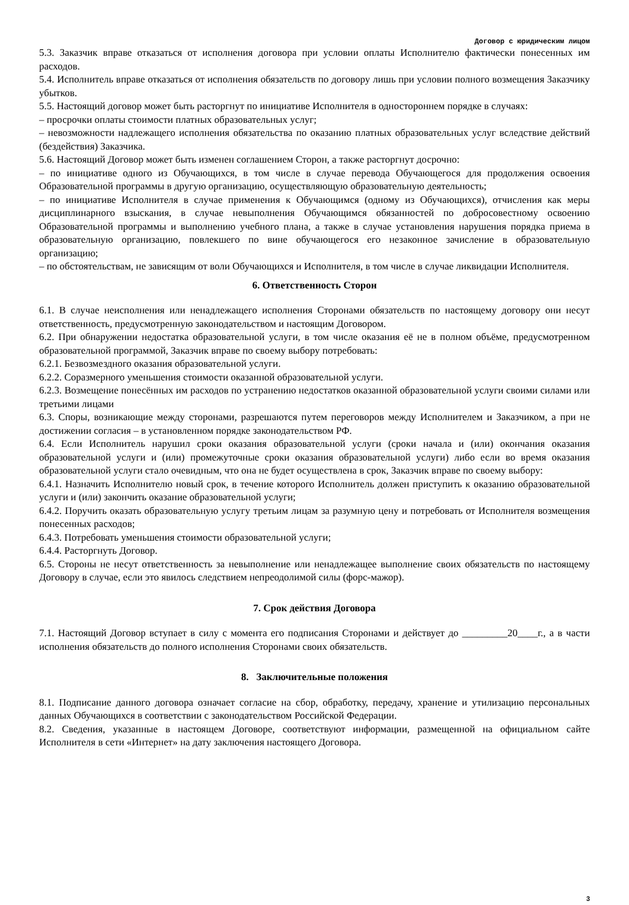Договор с юридическим лицом
5.3. Заказчик вправе отказаться от исполнения договора при условии оплаты Исполнителю фактически понесенных им расходов.
5.4. Исполнитель вправе отказаться от исполнения обязательств по договору лишь при условии полного возмещения Заказчику убытков.
5.5. Настоящий договор может быть расторгнут по инициативе Исполнителя в одностороннем порядке в случаях:
– просрочки оплаты стоимости платных образовательных услуг;
– невозможности надлежащего исполнения обязательства по оказанию платных образовательных услуг вследствие действий (бездействия) Заказчика.
5.6. Настоящий Договор может быть изменен соглашением Сторон, а также расторгнут досрочно:
– по инициативе одного из Обучающихся, в том числе в случае перевода Обучающегося для продолжения освоения Образовательной программы в другую организацию, осуществляющую образовательную деятельность;
– по инициативе Исполнителя в случае применения к Обучающимся (одному из Обучающихся), отчисления как меры дисциплинарного взыскания, в случае невыполнения Обучающимся обязанностей по добросовестному освоению Образовательной программы и выполнению учебного плана, а также в случае установления нарушения порядка приема в образовательную организацию, повлекшего по вине обучающегося его незаконное зачисление в образовательную организацию;
– по обстоятельствам, не зависящим от воли Обучающихся и Исполнителя, в том числе в случае ликвидации Исполнителя.
6. Ответственность Сторон
6.1. В случае неисполнения или ненадлежащего исполнения Сторонами обязательств по настоящему договору они несут ответственность, предусмотренную законодательством и настоящим Договором.
6.2. При обнаружении недостатка образовательной услуги, в том числе оказания её не в полном объёме, предусмотренном образовательной программой, Заказчик вправе по своему выбору потребовать:
6.2.1. Безвозмездного оказания образовательной услуги.
6.2.2. Соразмерного уменьшения стоимости оказанной образовательной услуги.
6.2.3. Возмещение понесённых им расходов по устранению недостатков оказанной образовательной услуги своими силами или третьими лицами
6.3. Споры, возникающие между сторонами, разрешаются путем переговоров между Исполнителем и Заказчиком, а при не достижении согласия – в установленном порядке законодательством РФ.
6.4. Если Исполнитель нарушил сроки оказания образовательной услуги (сроки начала и (или) окончания оказания образовательной услуги и (или) промежуточные сроки оказания образовательной услуги) либо если во время оказания образовательной услуги стало очевидным, что она не будет осуществлена в срок, Заказчик вправе по своему выбору:
6.4.1. Назначить Исполнителю новый срок, в течение которого Исполнитель должен приступить к оказанию образовательной услуги и (или) закончить оказание образовательной услуги;
6.4.2. Поручить оказать образовательную услугу третьим лицам за разумную цену и потребовать от Исполнителя возмещения понесенных расходов;
6.4.3. Потребовать уменьшения стоимости образовательной услуги;
6.4.4. Расторгнуть Договор.
6.5. Стороны не несут ответственность за невыполнение или ненадлежащее выполнение своих обязательств по настоящему Договору в случае, если это явилось следствием непреодолимой силы (форс-мажор).
7. Срок действия Договора
7.1. Настоящий Договор вступает в силу с момента его подписания Сторонами и действует до _________20____г., а в части исполнения обязательств до полного исполнения Сторонами своих обязательств.
8. Заключительные положения
8.1. Подписание данного договора означает согласие на сбор, обработку, передачу, хранение и утилизацию персональных данных Обучающихся в соответствии с законодательством Российской Федерации.
8.2. Сведения, указанные в настоящем Договоре, соответствуют информации, размещенной на официальном сайте Исполнителя в сети «Интернет» на дату заключения настоящего Договора.
3